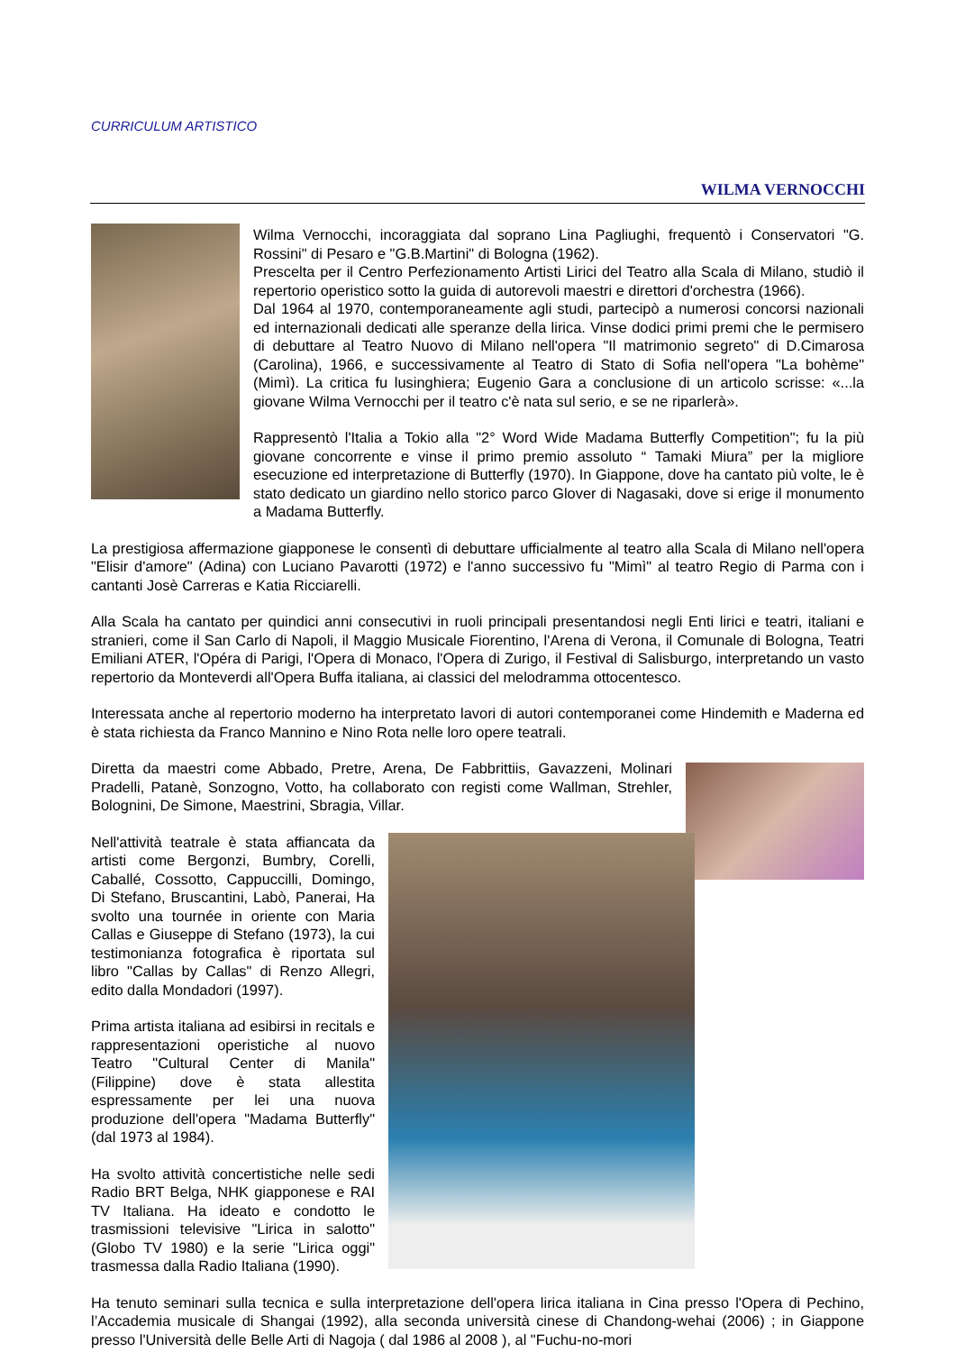CURRICULUM ARTISTICO
WILMA VERNOCCHI
Wilma Vernocchi, incoraggiata dal soprano Lina Pagliughi, frequentò i Conservatori "G. Rossini" di Pesaro e "G.B.Martini" di Bologna (1962).
Prescelta per il Centro Perfezionamento Artisti Lirici del Teatro alla Scala di Milano, studiò il repertorio operistico sotto la guida di autorevoli maestri e direttori d'orchestra (1966).
Dal 1964 al 1970, contemporaneamente agli studi, partecipò a numerosi concorsi nazionali ed internazionali dedicati alle speranze della lirica. Vinse dodici primi premi che le permisero di debuttare al Teatro Nuovo di Milano nell'opera "Il matrimonio segreto" di D.Cimarosa (Carolina), 1966, e successivamente al Teatro di Stato di Sofia nell'opera "La bohème" (Mimì). La critica fu lusinghiera; Eugenio Gara a conclusione di un articolo scrisse: «...la giovane Wilma Vernocchi per il teatro c'è nata sul serio, e se ne riparlerà».
Rappresentò l'Italia a Tokio alla "2° Word Wide Madama Butterfly Competition"; fu la più giovane concorrente e vinse il primo premio assoluto “ Tamaki Miura” per la migliore esecuzione ed interpretazione di Butterfly (1970). In Giappone, dove ha cantato più volte, le è stato dedicato un giardino nello storico parco Glover di Nagasaki, dove si erige il monumento a Madama Butterfly.
La prestigiosa affermazione giapponese le consentì di debuttare ufficialmente al teatro alla Scala di Milano nell'opera "Elisir d'amore" (Adina) con Luciano Pavarotti (1972) e l'anno successivo fu "Mimì" al teatro Regio di Parma con i cantanti Josè Carreras e Katia Ricciarelli.
Alla Scala ha cantato per quindici anni consecutivi in ruoli principali presentandosi negli Enti lirici e teatri, italiani e stranieri, come il San Carlo di Napoli, il Maggio Musicale Fiorentino, l'Arena di Verona, il Comunale di Bologna, Teatri Emiliani ATER, l'Opéra di Parigi, l'Opera di Monaco, l'Opera di Zurigo, il Festival di Salisburgo, interpretando un vasto repertorio da Monteverdi all'Opera Buffa italiana, ai classici del melodramma ottocentesco.
Interessata anche al repertorio moderno ha interpretato lavori di autori contemporanei come Hindemith e Maderna ed è stata richiesta da Franco Mannino e Nino Rota nelle loro opere teatrali.
Diretta da maestri come Abbado, Pretre, Arena, De Fabbrittiis, Gavazzeni, Molinari Pradelli, Patanè, Sonzogno, Votto, ha collaborato con registi come Wallman, Strehler, Bolognini, De Simone, Maestrini, Sbragia, Villar.
Nell'attività teatrale è stata affiancata da artisti come Bergonzi, Bumbry, Corelli, Caballé, Cossotto, Cappuccilli, Domingo, Di Stefano, Bruscantini, Labò, Panerai, Ha svolto una tournée in oriente con Maria Callas e Giuseppe di Stefano (1973), la cui testimonianza fotografica è riportata sul libro "Callas by Callas" di Renzo Allegri, edito dalla Mondadori (1997).
Prima artista italiana ad esibirsi in recitals e rappresentazioni operistiche al nuovo Teatro "Cultural Center di Manila" (Filippine) dove è stata allestita espressamente per lei una nuova produzione dell'opera "Madama Butterfly" (dal 1973 al 1984).
Ha svolto attività concertistiche nelle sedi Radio BRT Belga, NHK giapponese e RAI TV Italiana. Ha ideato e condotto le trasmissioni televisive "Lirica in salotto" (Globo TV 1980) e la serie "Lirica oggi" trasmessa dalla Radio Italiana (1990).
Ha tenuto seminari sulla tecnica e sulla interpretazione dell'opera lirica italiana in Cina presso l'Opera di Pechino, l’Accademia musicale di Shangai (1992), alla seconda università cinese di Chandong-wehai (2006) ; in Giappone presso l'Università delle Belle Arti di Nagoja ( dal 1986 al 2008 ), al "Fuchu-no-mori